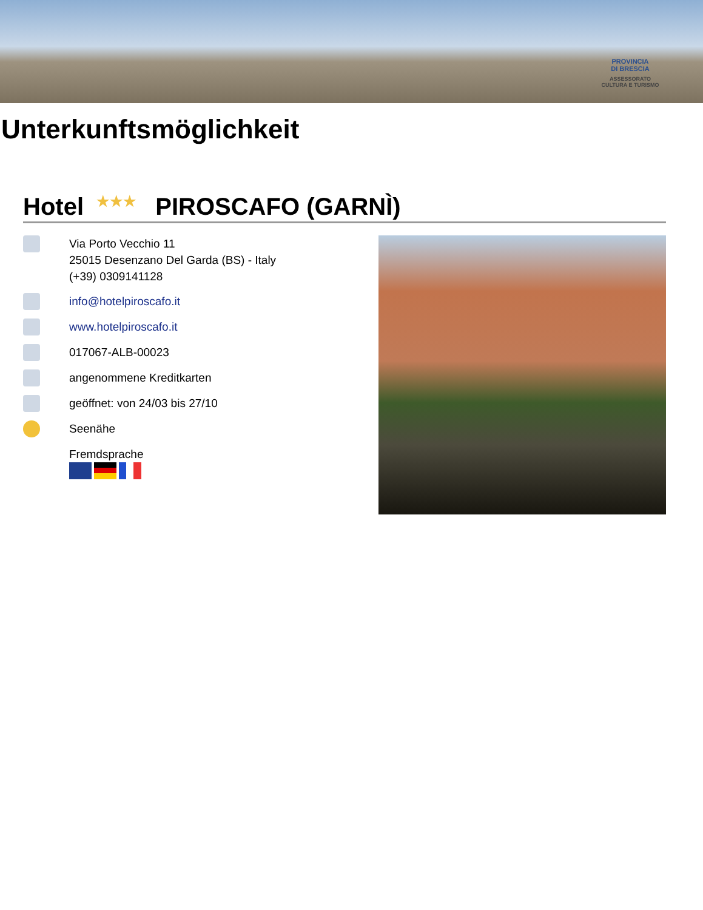PROVINCIA
DI BRESCIA
ASSESSORATO
CULTURA E TURISMO
Unterkunftsmöglichkeit
Hotel ★★★ PIROSCAFO (GARNÌ)
Via Porto Vecchio 11
25015 Desenzano Del Garda (BS) - Italy
(+39) 0309141128
info@hotelpiroscafo.it
www.hotelpiroscafo.it
017067-ALB-00023
angenommene Kreditkarten
geöffnet: von 24/03 bis 27/10
Seenähe
Fremdsprache